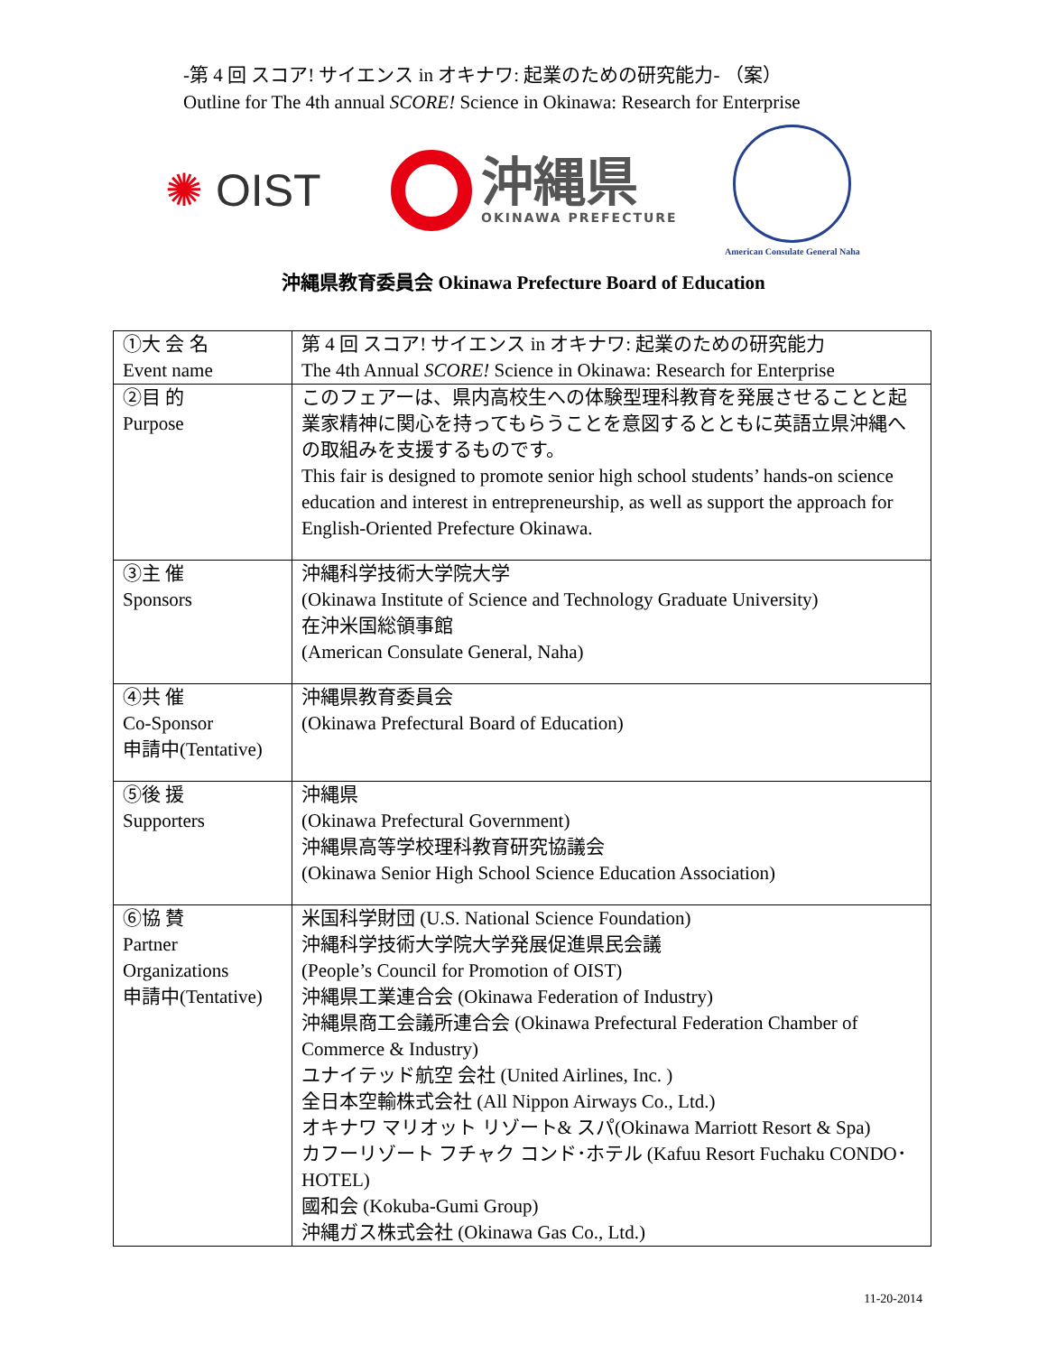-第 4 回 スコア! サイエンス in オキナワ: 起業のための研究能力- （案）
Outline for The 4th annual SCORE! Science in Okinawa: Research for Enterprise
✺ OIST
沖縄県
OKINAWA PREFECTURE
American Consulate General Naha
沖縄県教育委員会 Okinawa Prefecture Board of Education
| ①大 会 名 Event name | 第 4 回 スコア! サイエンス in オキナワ: 起業のための研究能力 The 4th Annual SCORE! Science in Okinawa: Research for Enterprise |
| ②目 的 Purpose | このフェアーは、県内高校生への体験型理科教育を発展させることと起業家精神に関心を持ってもらうことを意図するとともに英語立県沖縄への取組みを支援するものです。 This fair is designed to promote senior high school students’ hands-on science education and interest in entrepreneurship, as well as support the approach for English-Oriented Prefecture Okinawa. |
| ③主 催 Sponsors | 沖縄科学技術大学院大学 (Okinawa Institute of Science and Technology Graduate University) 在沖米国総領事館 (American Consulate General, Naha) |
| ④共 催 Co-Sponsor 申請中(Tentative) | 沖縄県教育委員会 (Okinawa Prefectural Board of Education) |
| ⑤後 援 Supporters | 沖縄県 (Okinawa Prefectural Government) 沖縄県高等学校理科教育研究協議会 (Okinawa Senior High School Science Education Association) |
| ⑥協 賛 Partner Organizations 申請中(Tentative) | 米国科学財団 (U.S. National Science Foundation) 沖縄科学技術大学院大学発展促進県民会議 (People’s Council for Promotion of OIST) 沖縄県工業連合会 (Okinawa Federation of Industry) 沖縄県商工会議所連合会 (Okinawa Prefectural Federation Chamber of Commerce & Industry) ユナイテッド航空 会社 (United Airlines, Inc. ) 全日本空輸株式会社 (All Nippon Airways Co., Ltd.) オキナワ マリオット リゾート& スパ(Okinawa Marriott Resort & Spa) カフーリゾート フチャク コンド･ホテル (Kafuu Resort Fuchaku CONDO･HOTEL) 國和会 (Kokuba-Gumi Group) 沖縄ガス株式会社 (Okinawa Gas Co., Ltd.) |
11-20-2014